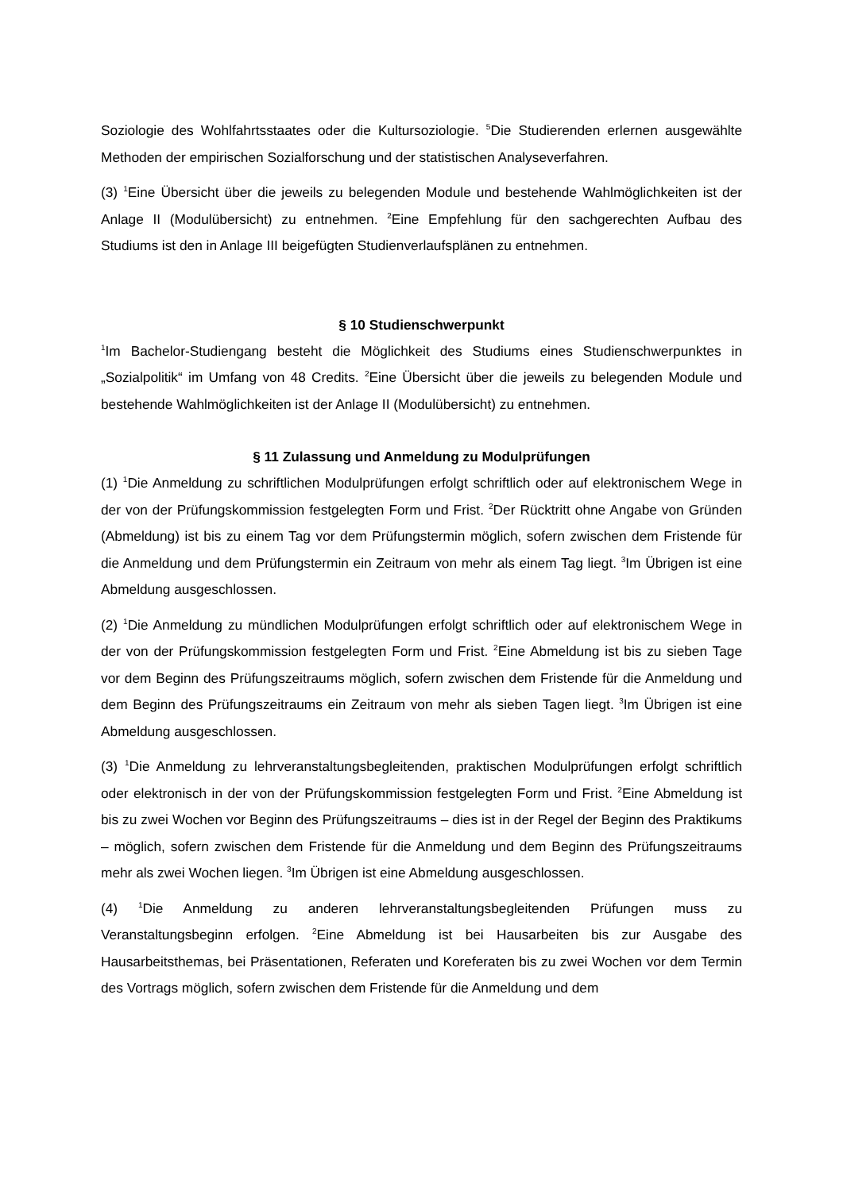Soziologie des Wohlfahrtsstaates oder die Kultursoziologie. <sup>5</sup>Die Studierenden erlernen ausgewählte Methoden der empirischen Sozialforschung und der statistischen Analyseverfahren.
(3) <sup>1</sup>Eine Übersicht über die jeweils zu belegenden Module und bestehende Wahlmöglichkeiten ist der Anlage II (Modulübersicht) zu entnehmen. <sup>2</sup>Eine Empfehlung für den sachgerechten Aufbau des Studiums ist den in Anlage III beigefügten Studienverlaufsplänen zu entnehmen.
§ 10 Studienschwerpunkt
<sup>1</sup> Im Bachelor-Studiengang besteht die Möglichkeit des Studiums eines Studienschwerpunktes in „Sozialpolitik“ im Umfang von 48 Credits. <sup>2</sup>Eine Übersicht über die jeweils zu belegenden Module und bestehende Wahlmöglichkeiten ist der Anlage II (Modulübersicht) zu entnehmen.
§ 11 Zulassung und Anmeldung zu Modulprüfungen
(1) <sup>1</sup>Die Anmeldung zu schriftlichen Modulprüfungen erfolgt schriftlich oder auf elektronischem Wege in der von der Prüfungskommission festgelegten Form und Frist. <sup>2</sup>Der Rücktritt ohne Angabe von Gründen (Abmeldung) ist bis zu einem Tag vor dem Prüfungstermin möglich, sofern zwischen dem Fristende für die Anmeldung und dem Prüfungstermin ein Zeitraum von mehr als einem Tag liegt. <sup>3</sup>Im Übrigen ist eine Abmeldung ausgeschlossen.
(2) <sup>1</sup>Die Anmeldung zu mündlichen Modulprüfungen erfolgt schriftlich oder auf elektronischem Wege in der von der Prüfungskommission festgelegten Form und Frist. <sup>2</sup>Eine Abmeldung ist bis zu sieben Tage vor dem Beginn des Prüfungszeitraums möglich, sofern zwischen dem Fristende für die Anmeldung und dem Beginn des Prüfungszeitraums ein Zeitraum von mehr als sieben Tagen liegt. <sup>3</sup>Im Übrigen ist eine Abmeldung ausgeschlossen.
(3) <sup>1</sup>Die Anmeldung zu lehrveranstaltungsbegleitenden, praktischen Modulprüfungen erfolgt schriftlich oder elektronisch in der von der Prüfungskommission festgelegten Form und Frist. <sup>2</sup>Eine Abmeldung ist bis zu zwei Wochen vor Beginn des Prüfungszeitraums – dies ist in der Regel der Beginn des Praktikums – möglich, sofern zwischen dem Fristende für die Anmeldung und dem Beginn des Prüfungszeitraums mehr als zwei Wochen liegen. <sup>3</sup>Im Übrigen ist eine Abmeldung ausgeschlossen.
(4) <sup>1</sup>Die Anmeldung zu anderen lehrveranstaltungsbegleitenden Prüfungen muss zu Veranstaltungsbeginn erfolgen. <sup>2</sup>Eine Abmeldung ist bei Hausarbeiten bis zur Ausgabe des Hausarbeitsthemas, bei Präsentationen, Referaten und Koreferaten bis zu zwei Wochen vor dem Termin des Vortrags möglich, sofern zwischen dem Fristende für die Anmeldung und dem